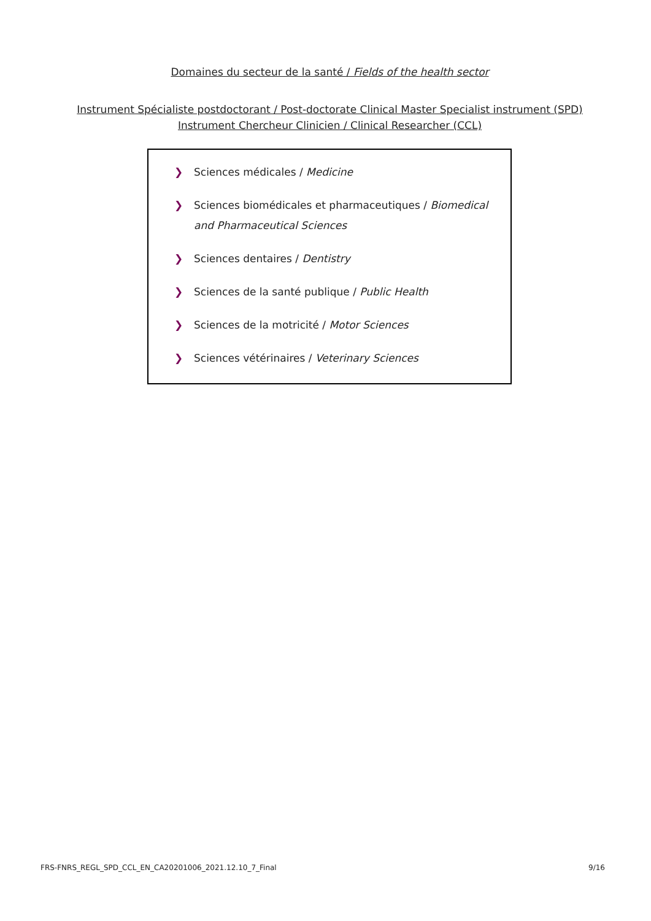Domaines du secteur de la santé / Fields of the health sector
Instrument Spécialiste postdoctorant / Post-doctorate Clinical Master Specialist instrument (SPD)
Instrument Chercheur Clinicien / Clinical Researcher (CCL)
❯ Sciences médicales / Medicine
❯ Sciences biomédicales et pharmaceutiques / Biomedical and Pharmaceutical Sciences
❯ Sciences dentaires / Dentistry
❯ Sciences de la santé publique / Public Health
❯ Sciences de la motricité / Motor Sciences
❯ Sciences vétérinaires / Veterinary Sciences
FRS-FNRS_REGL_SPD_CCL_EN_CA20201006_2021.12.10_7_Final 9/16